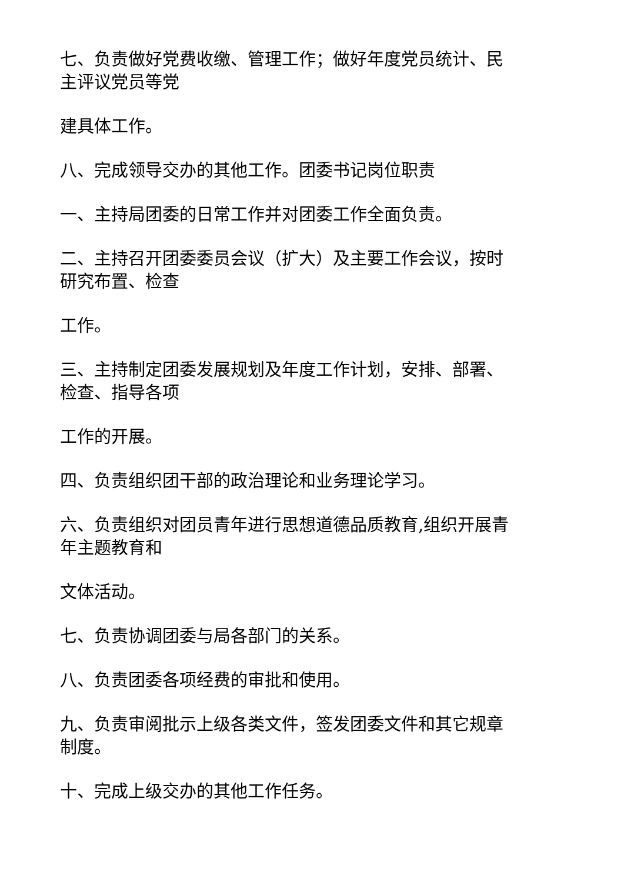七、负责做好党费收缴、管理工作；做好年度党员统计、民
主评议党员等党
建具体工作。
八、完成领导交办的其他工作。团委书记岗位职责
一、主持局团委的日常工作并对团委工作全面负责。
二、主持召开团委委员会议（扩大）及主要工作会议，按时
研究布置、检查
工作。
三、主持制定团委发展规划及年度工作计划，安排、部署、
检查、指导各项
工作的开展。
四、负责组织团干部的政治理论和业务理论学习。
六、负责组织对团员青年进行思想道德品质教育,组织开展青
年主题教育和
文体活动。
七、负责协调团委与局各部门的关系。
八、负责团委各项经费的审批和使用。
九、负责审阅批示上级各类文件，签发团委文件和其它规章
制度。
十、完成上级交办的其他工作任务。